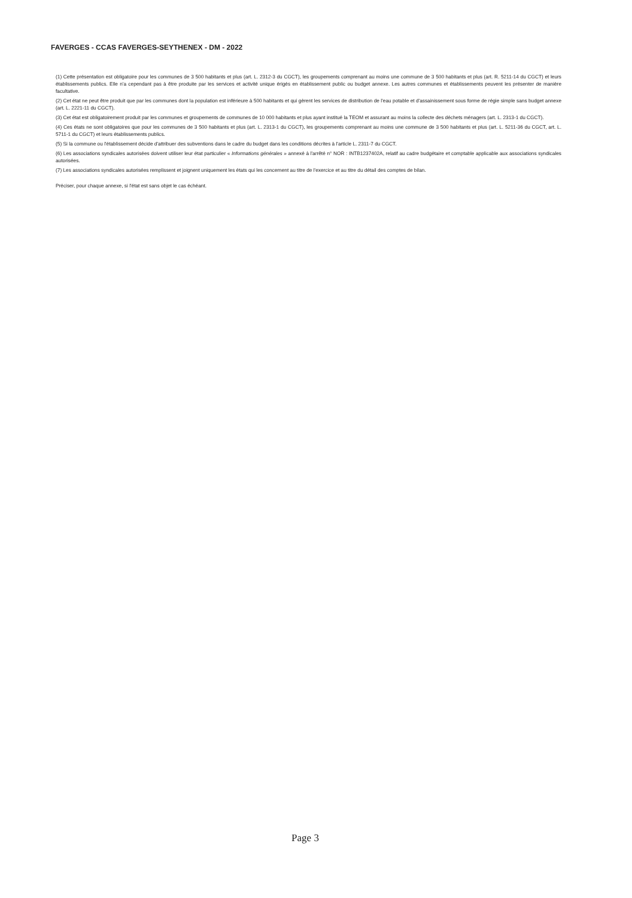FAVERGES - CCAS FAVERGES-SEYTHENEX - DM - 2022
(1) Cette présentation est obligatoire pour les communes de 3 500 habitants et plus (art. L. 2312-3 du CGCT), les groupements comprenant au moins une commune de 3 500 habitants et plus (art. R. 5211-14 du CGCT) et leurs établissements publics. Elle n'a cependant pas à être produite par les services et activité unique érigés en établissement public ou budget annexe. Les autres communes et établissements peuvent les présenter de manière facultative.
(2) Cet état ne peut être produit que par les communes dont la population est inférieure à 500 habitants et qui gèrent les services de distribution de l'eau potable et d'assainissement sous forme de régie simple sans budget annexe (art. L. 2221-11 du CGCT).
(3) Cet état est obligatoirement produit par les communes et groupements de communes de 10 000 habitants et plus ayant institué la TEOM et assurant au moins la collecte des déchets ménagers (art. L. 2313-1 du CGCT).
(4) Ces états ne sont obligatoires que pour les communes de 3 500 habitants et plus (art. L. 2313-1 du CGCT), les groupements comprenant au moins une commune de 3 500 habitants et plus (art. L. 5211-36 du CGCT, art. L. 5711-1 du CGCT) et leurs établissements publics.
(5) Si la commune ou l'établissement décide d'attribuer des subventions dans le cadre du budget dans les conditions décrites à l'article L. 2311-7 du CGCT.
(6) Les associations syndicales autorisées doivent utiliser leur état particulier « Informations générales » annexé à l'arrêté n° NOR : INTB1237402A, relatif au cadre budgétaire et comptable applicable aux associations syndicales autorisées.
(7) Les associations syndicales autorisées remplissent et joignent uniquement les états qui les concernent au titre de l'exercice et au titre du détail des comptes de bilan.
Préciser, pour chaque annexe, si l'état est sans objet le cas échéant.
Page 3